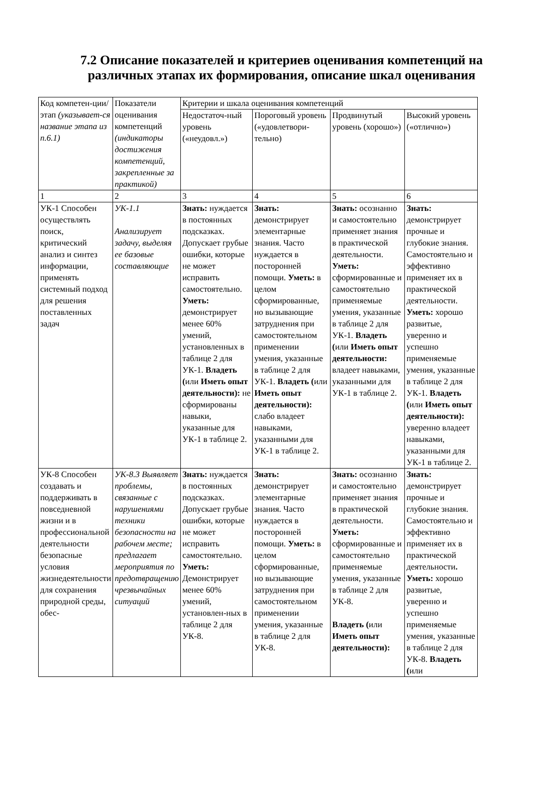7.2 Описание показателей и критериев оценивания компетенций на различных этапах их формирования, описание шкал оценивания
| Код компетен-ции/ этап (указывает-ся название этапа из п.6.1) | Показатели оценивания компетенций (индикаторы достижения компетенций, закрепленные за практикой) | Критерии и шкала оценивания компетенций | | | |
| | | Недостаточ-ный уровень («неудовл.») | Пороговый уровень («удовлетвори-тельно) | Продвинутый уровень (хорошо») | Высокий уровень («отлично») |
| 1 | 2 | 3 | 4 | 5 | 6 |
| УК-1 Способен осуществлять поиск, критический анализ и синтез информации, применять системный подход для решения поставленных задач | УК-1.1 Анализирует задачу, выделяя ее базовые составляющие | Знать: нуждается в постоянных подсказках. Допускает грубые ошибки, которые не может исправить самостоятельно. Уметь: демонстрирует менее 60% умений, установленных в таблице 2 для УК-1. Владеть ( или Иметь опыт деятельности): не сформированы навыки, указанные для УК-1 в таблице 2. | Знать: демонстрирует элементарные знания. Часто нуждается в посторонней помощи. Уметь: в целом сформированные, но вызывающие затруднения при самостоятельном применении умения, указанные в таблице 2 для УК-1. Владеть ( или Иметь опыт деятельности): слабо владеет навыками, указанными для УК-1 в таблице 2. | Знать: осознанно и самостоятельно применяет знания в практической деятельности. Уметь: сформированные и самостоятельно применяемые умения, указанные в таблице 2 для УК-1. Владеть ( или Иметь опыт деятельности: владеет навыками, указанными для УК-1 в таблице 2. | Знать: демонстрирует прочные и глубокие знания. Самостоятельно и эффективно применяет их в практической деятельности. Уметь: хорошо развитые, уверенно и успешно применяемые умения, указанные в таблице 2 для УК-1. Владеть ( или Иметь опыт деятельности): уверенно владеет навыками, указанными для УК-1 в таблице 2. |
| УК-8 Способен создавать и поддерживать в повседневной жизни и в профессиональной деятельности безопасные условия жизнедеятельности для сохранения природной среды, обес- | УК-8.3 Выявляет проблемы, связанные с нарушениями техники безопасности на рабочем месте; предлагает мероприятия по предотвращению чрезвычайных ситуаций | Знать: нуждается в постоянных подсказках. Допускает грубые ошибки, которые не может исправить самостоятельно. Уметь: Демонстрирует менее 60% умений, установлен-ных в таблице 2 для УК-8. | Знать: демонстрирует элементарные знания. Часто нуждается в посторонней помощи. Уметь: в целом сформированные, но вызывающие затруднения при самостоятельном применении умения, указанные в таблице 2 для УК-8. | Знать: осознанно и самостоятельно применяет знания в практической деятельности. Уметь: сформированные и самостоятельно применяемые умения, указанные в таблице 2 для УК-8. Владеть ( или Иметь опыт деятельности): | Знать: демонстрирует прочные и глубокие знания. Самостоятельно и эффективно применяет их в практической деятельности . Уметь: хорошо развитые, уверенно и успешно применяемые умения, указанные в таблице 2 для УК-8. Владеть ( или |